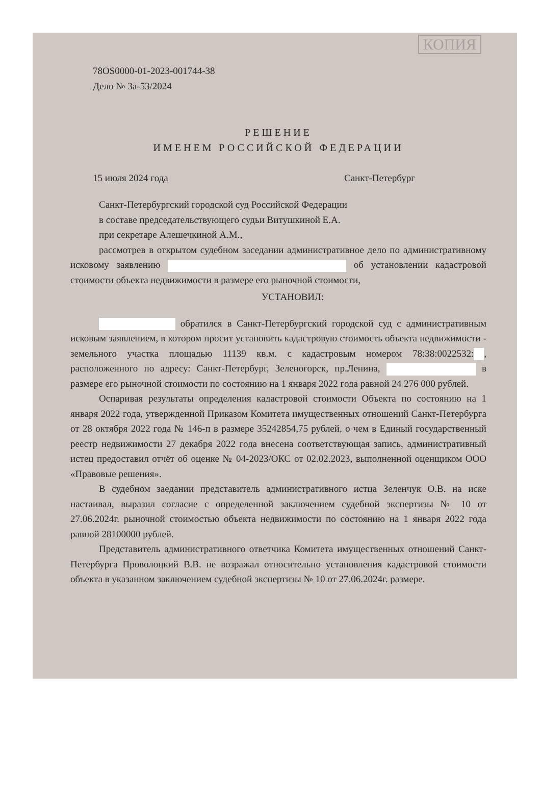КОПИЯ
78OS0000-01-2023-001744-38
Дело № 3а-53/2024
РЕШЕНИЕ
ИМЕНЕМ РОССИЙСКОЙ ФЕДЕРАЦИИ
15 июля 2024 года Санкт-Петербург
Санкт-Петербургский городской суд Российской Федерации
в составе председательствующего судьи Витушкиной Е.А.
при секретаре Алешечкиной А.М.,
рассмотрев в открытом судебном заседании административное дело по административному исковому заявлению об установлении кадастровой стоимости объекта недвижимости в размере его рыночной стоимости,
УСТАНОВИЛ:
обратился в Санкт-Петербургский городской суд с административным исковым заявлением, в котором просит установить кадастровую стоимость объекта недвижимости - земельного участка площадью 11139 кв.м. с кадастровым номером 78:38:0022532: , расположенного по адресу: Санкт-Петербург, Зеленогорск, пр.Ленина, в размере его рыночной стоимости по состоянию на 1 января 2022 года равной 24 276 000 рублей.
Оспаривая результаты определения кадастровой стоимости Объекта по состоянию на 1 января 2022 года, утвержденной Приказом Комитета имущественных отношений Санкт-Петербурга от 28 октября 2022 года № 146-п в размере 35242854,75 рублей, о чем в Единый государственный реестр недвижимости 27 декабря 2022 года внесена соответствующая запись, административный истец предоставил отчёт об оценке № 04-2023/ОКС от 02.02.2023, выполненной оценщиком ООО «Правовые решения».
В судебном заедании представитель административного истца Зеленчук О.В. на иске настаивал, выразил согласие с определенной заключением судебной экспертизы № 10 от 27.06.2024г. рыночной стоимостью объекта недвижимости по состоянию на 1 января 2022 года равной 28100000 рублей.
Представитель административного ответчика Комитета имущественных отношений Санкт-Петербурга Проволоцкий В.В. не возражал относительно установления кадастровой стоимости объекта в указанном заключением судебной экспертизы № 10 от 27.06.2024г. размере.